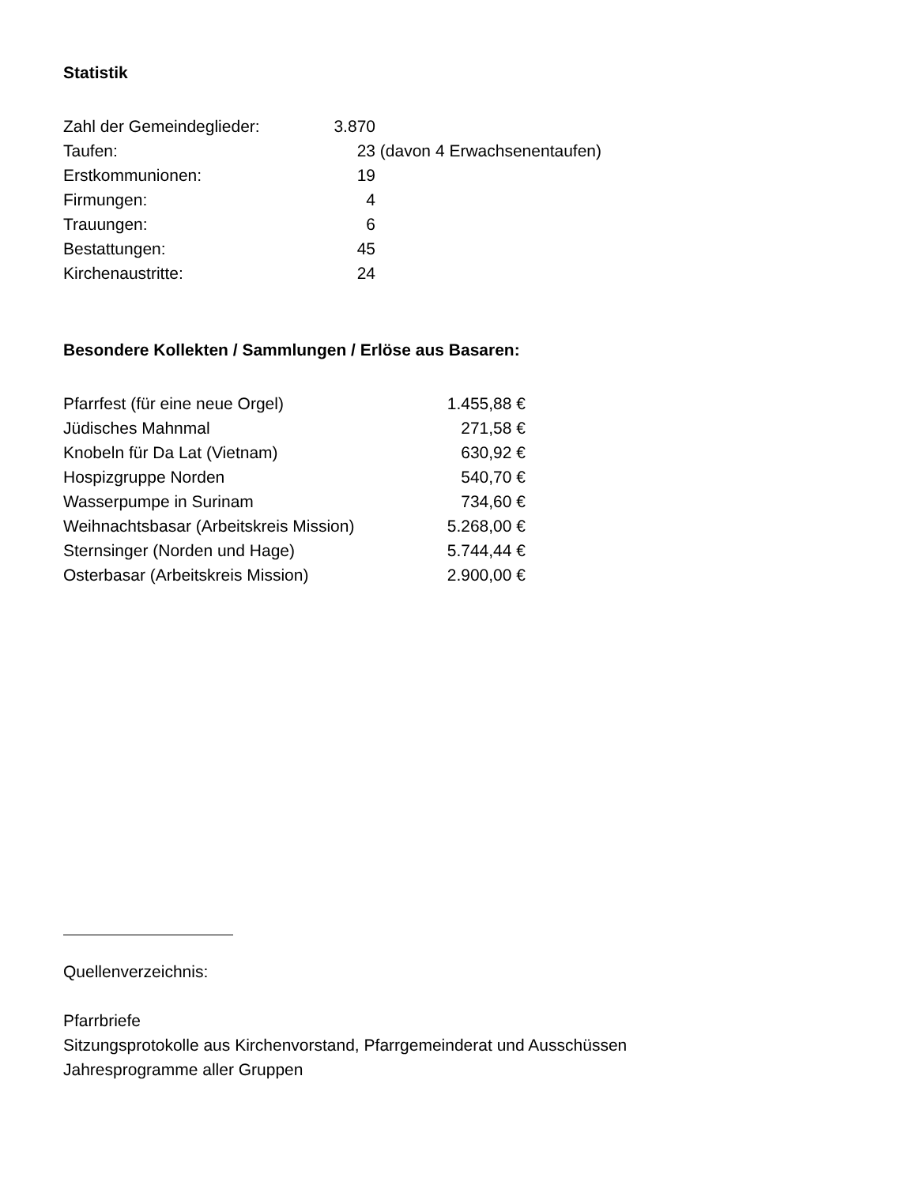Statistik
| Zahl der Gemeindeglieder: | 3.870 | |
| Taufen: | 23 | (davon 4 Erwachsenentaufen) |
| Erstkommunionen: | 19 | |
| Firmungen: | 4 | |
| Trauungen: | 6 | |
| Bestattungen: | 45 | |
| Kirchenaustritte: | 24 | |
Besondere Kollekten / Sammlungen / Erlöse aus Basaren:
| Pfarrfest (für eine neue Orgel) | 1.455,88 € |
| Jüdisches Mahnmal | 271,58 € |
| Knobeln für Da Lat (Vietnam) | 630,92 € |
| Hospizgruppe Norden | 540,70 € |
| Wasserpumpe in Surinam | 734,60 € |
| Weihnachtsbasar (Arbeitskreis Mission) | 5.268,00 € |
| Sternsinger (Norden und Hage) | 5.744,44 € |
| Osterbasar (Arbeitskreis Mission) | 2.900,00 € |
Quellenverzeichnis:
Pfarrbriefe
Sitzungsprotokolle aus Kirchenvorstand, Pfarrgemeinderat und Ausschüssen
Jahresprogramme aller Gruppen